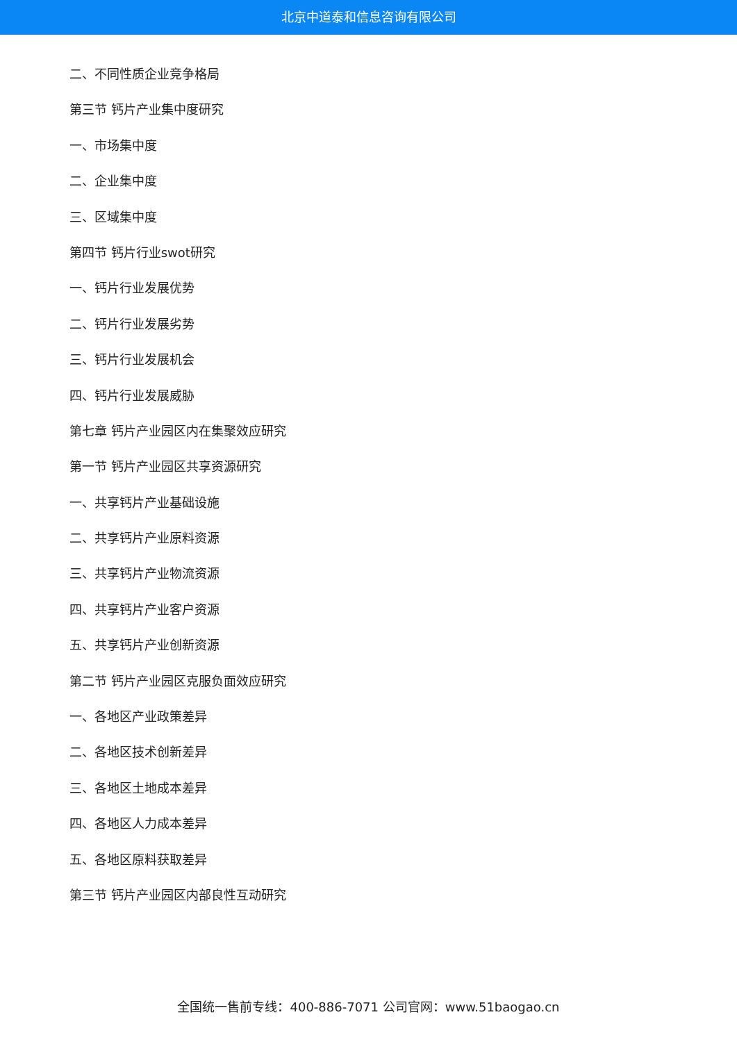北京中道泰和信息咨询有限公司
二、不同性质企业竞争格局
第三节 钙片产业集中度研究
一、市场集中度
二、企业集中度
三、区域集中度
第四节 钙片行业swot研究
一、钙片行业发展优势
二、钙片行业发展劣势
三、钙片行业发展机会
四、钙片行业发展威胁
第七章 钙片产业园区内在集聚效应研究
第一节 钙片产业园区共享资源研究
一、共享钙片产业基础设施
二、共享钙片产业原料资源
三、共享钙片产业物流资源
四、共享钙片产业客户资源
五、共享钙片产业创新资源
第二节 钙片产业园区克服负面效应研究
一、各地区产业政策差异
二、各地区技术创新差异
三、各地区土地成本差异
四、各地区人力成本差异
五、各地区原料获取差异
第三节 钙片产业园区内部良性互动研究
全国统一售前专线：400-886-7071 公司官网：www.51baogao.cn